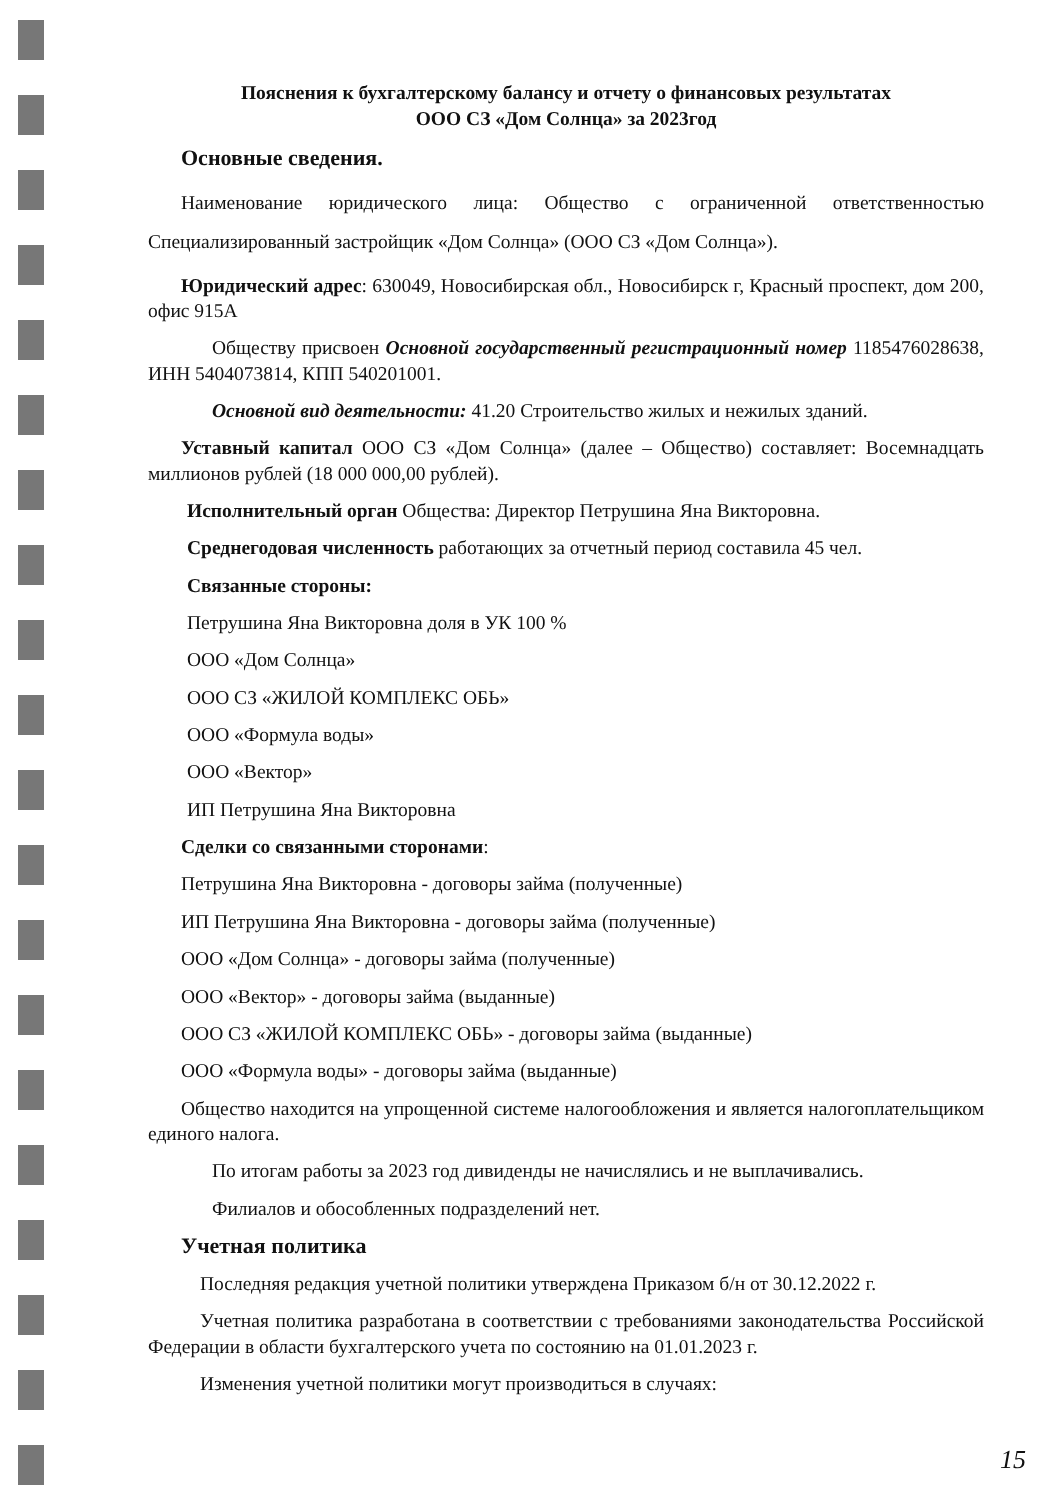Пояснения к бухгалтерскому балансу и отчету о финансовых результатах
ООО СЗ «Дом Солнца» за 2023год
Основные сведения.
Наименование юридического лица: Общество с ограниченной ответственностью Специализированный застройщик «Дом Солнца» (ООО СЗ «Дом Солнца»).
Юридический адрес: 630049, Новосибирская обл., Новосибирск г, Красный проспект, дом 200, офис 915А
Обществу присвоен Основной государственный регистрационный номер 1185476028638, ИНН 5404073814, КПП 540201001.
Основной вид деятельности: 41.20 Строительство жилых и нежилых зданий.
Уставный капитал ООО СЗ «Дом Солнца» (далее – Общество) составляет: Восемнадцать миллионов рублей (18 000 000,00 рублей).
Исполнительный орган Общества: Директор Петрушина Яна Викторовна.
Среднегодовая численность работающих за отчетный период составила 45 чел.
Связанные стороны:
Петрушина Яна Викторовна доля в УК 100 %
ООО «Дом Солнца»
ООО СЗ «ЖИЛОЙ КОМПЛЕКС ОБЬ»
ООО «Формула воды»
ООО «Вектор»
ИП Петрушина Яна Викторовна
Сделки со связанными сторонами:
Петрушина Яна Викторовна - договоры займа (полученные)
ИП Петрушина Яна Викторовна - договоры займа (полученные)
ООО «Дом Солнца» - договоры займа (полученные)
ООО «Вектор» - договоры займа (выданные)
ООО СЗ «ЖИЛОЙ КОМПЛЕКС ОБЬ» - договоры займа (выданные)
ООО «Формула воды» - договоры займа (выданные)
Общество находится на упрощенной системе налогообложения и является налогоплательщиком единого налога.
По итогам работы за 2023 год дивиденды не начислялись и не выплачивались.
Филиалов и обособленных подразделений нет.
Учетная политика
Последняя редакция учетной политики утверждена Приказом б/н от 30.12.2022 г.
Учетная политика разработана в соответствии с требованиями законодательства Российской Федерации в области бухгалтерского учета по состоянию на 01.01.2023 г.
Изменения учетной политики могут производиться в случаях:
15